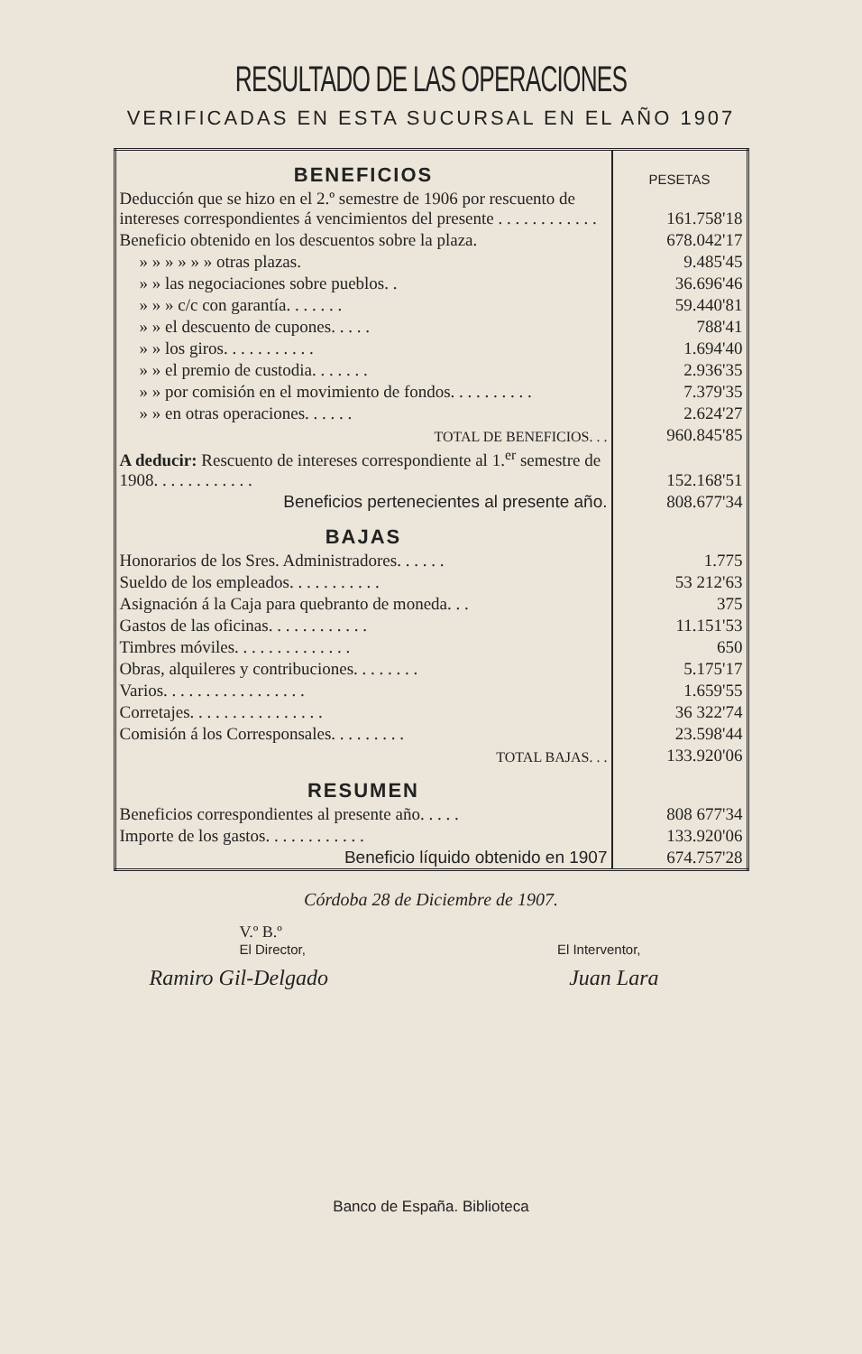RESULTADO DE LAS OPERACIONES
VERIFICADAS EN ESTA SUCURSAL EN EL AÑO 1907
| BENEFICIOS | PESETAS |
| Deducción que se hizo en el 2.º semestre de 1906 por rescuento de intereses correspondientes á vencimientos del presente . . . . . . . . . . . . | 161.758'18 |
| Beneficio obtenido en los descuentos sobre la plaza. | 678.042'17 |
| » » » » » » otras plazas. | 9.485'45 |
| » » las negociaciones sobre pueblos. . | 36.696'46 |
| » » » c/c con garantía. . . . . . . | 59.440'81 |
| » » el descuento de cupones. . . . . | 788'41 |
| » » los giros. . . . . . . . . . . | 1.694'40 |
| » » el premio de custodia. . . . . . . | 2.936'35 |
| » » por comisión en el movimiento de fondos. . . . . . . . . . | 7.379'35 |
| » » en otras operaciones. . . . . . | 2.624'27 |
| TOTAL DE BENEFICIOS. . . | 960.845'85 |
| A deducir: Rescuento de intereses correspondiente al 1.<sup>er</sup> semestre de 1908. . . . . . . . . . . . | 152.168'51 |
| Beneficios pertenecientes al presente año. | 808.677'34 |
| BAJAS | |
| Honorarios de los Sres. Administradores. . . . . . | 1.775 |
| Sueldo de los empleados. . . . . . . . . . . | 53 212'63 |
| Asignación á la Caja para quebranto de moneda. . . | 375 |
| Gastos de las oficinas. . . . . . . . . . . . | 11.151'53 |
| Timbres móviles. . . . . . . . . . . . . . | 650 |
| Obras, alquileres y contribuciones. . . . . . . . | 5.175'17 |
| Varios. . . . . . . . . . . . . . . . . | 1.659'55 |
| Corretajes. . . . . . . . . . . . . . . . | 36 322'74 |
| Comisión á los Corresponsales. . . . . . . . . | 23.598'44 |
| TOTAL BAJAS. . . | 133.920'06 |
| RESUMEN | |
| Beneficios correspondientes al presente año. . . . . | 808 677'34 |
| Importe de los gastos. . . . . . . . . . . . | 133.920'06 |
| Beneficio líquido obtenido en 1907 | 674.757'28 |
Córdoba 28 de Diciembre de 1907.
V.º B.º
El Director, El Interventor,
Ramiro Gil-Delgado Juan Lara
Banco de España. Biblioteca